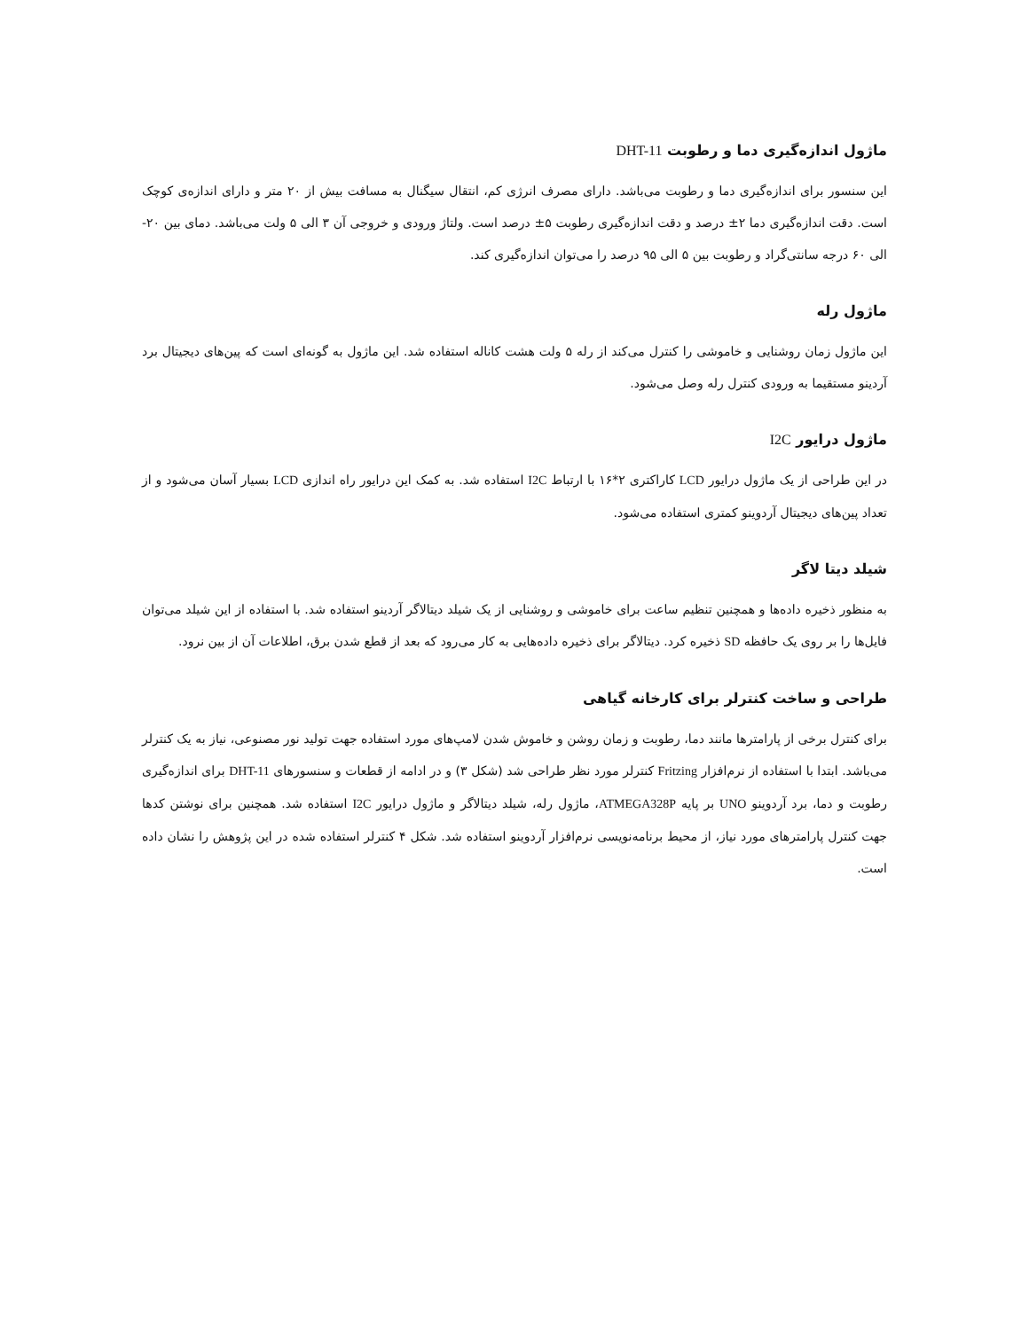ماژول اندازه‌گیری دما و رطوبت DHT-11
این سنسور برای اندازه‌گیری دما و رطوبت می‌باشد. دارای مصرف انرژی کم، انتقال سیگنال به مسافت بیش از ۲۰ متر و دارای اندازه‌ی کوچک است. دقت اندازه‌گیری دما ۲± درصد و دقت اندازه‌گیری رطوبت ۵± درصد است. ولتاژ ورودی و خروجی آن ۳ الی ۵ ولت می‌باشد. دمای بین ۲۰- الی ۶۰ درجه سانتی‌گراد و رطوبت بین ۵ الی ۹۵ درصد را می‌توان اندازه‌گیری کند.
ماژول رله
این ماژول زمان روشنایی و خاموشی را کنترل می‌کند از رله ۵ ولت هشت کاناله استفاده شد. این ماژول به گونه‌ای است که پین‌های دیجیتال برد آردینو مستقیما به ورودی کنترل رله وصل می‌شود.
ماژول درایور I2C
در این طراحی از یک ماژول درایور LCD کاراکتری ۲*۱۶ با ارتباط I2C استفاده شد. به کمک این درایور راه اندازی LCD بسیار آسان می‌شود و از تعداد پین‌های دیجیتال آردوینو کمتری استفاده می‌شود.
شیلد دیتا لاگر
به منظور ذخیره داده‌ها و همچنین تنظیم ساعت برای خاموشی و روشنایی از یک شیلد دیتالاگر آردینو استفاده شد. با استفاده از این شیلد می‌توان فایل‌ها را بر روی یک حافظه SD ذخیره کرد. دیتالاگر برای ذخیره داده‌هایی به کار می‌رود که بعد از قطع شدن برق، اطلاعات آن از بین نرود.
طراحی و ساخت کنترلر برای کارخانه گیاهی
برای کنترل برخی از پارامترها مانند دما، رطوبت و زمان روشن و خاموش شدن لامپ‌های مورد استفاده جهت تولید نور مصنوعی، نیاز به یک کنترلر می‌باشد. ابتدا با استفاده از نرم‌افزار Fritzing کنترلر مورد نظر طراحی شد (شکل ۳) و در ادامه از قطعات و سنسورهای DHT-11 برای اندازه‌گیری رطوبت و دما، برد آردوینو UNO بر پایه ATMEGA328P، ماژول رله، شیلد دیتالاگر و ماژول درایور I2C استفاده شد. همچنین برای نوشتن کدها جهت کنترل پارامترهای مورد نیاز، از محیط برنامه‌نویسی نرم‌افزار آردوینو استفاده شد. شکل ۴ کنترلر استفاده شده در این پژوهش را نشان داده است.